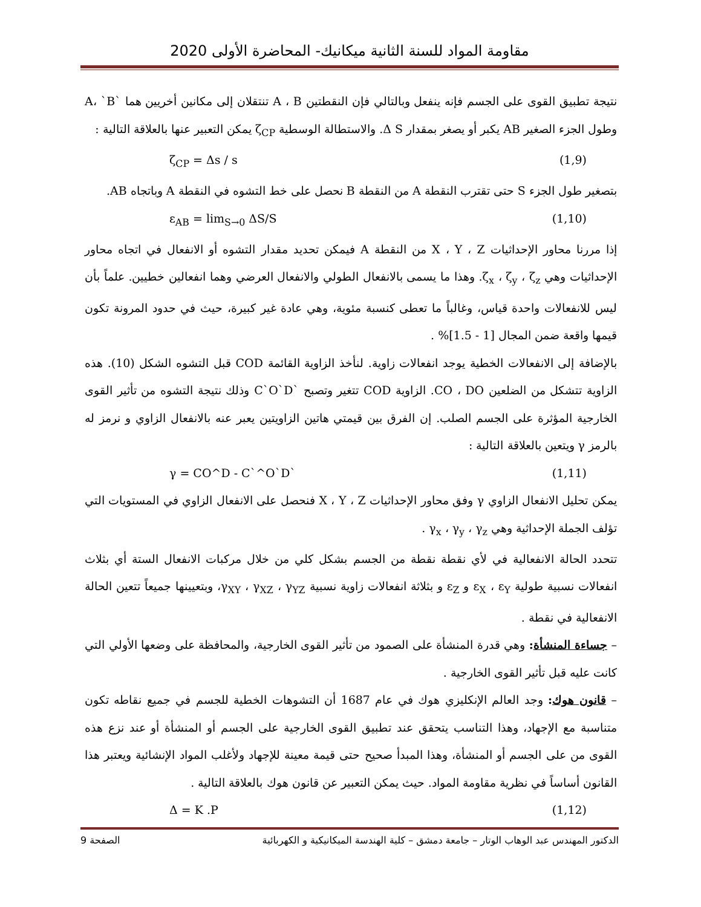مقاومة المواد للسنة الثانية ميكانيك- المحاضرة الأولى 2020
نتيجة تطبيق القوى على الجسم فإنه ينفعل وبالتالي فإن النقطتين A ، B تنتقلان إلى مكانين أخريين هما `A، `B وطول الجزء الصغير AB يكبر أو يصغر بمقدار Δ S. والاستطالة الوسطية ζ<sub>CP</sub> يمكن التعبير عنها بالعلاقة التالية :
ζ<sub>CP</sub> = Δs / s (1,9)
بتصغير طول الجزء S حتى تقترب النقطة A من النقطة B نحصل على خط التشوه في النقطة A وباتجاه AB.
ε<sub>AB</sub> = lim<sub>S→0</sub> ΔS/S (1,10)
إذا مررنا محاور الإحداثيات X ، Y ، Z من النقطة A فيمكن تحديد مقدار التشوه أو الانفعال في اتجاه محاور الإحداثيات وهي ζ<sub>x</sub> ، ζ<sub>y</sub> ، ζ<sub>z</sub>. وهذا ما يسمى بالانفعال الطولي والانفعال العرضي وهما انفعالين خطيين. علماً بأن ليس للانفعالات واحدة قياس، وغالباً ما تعطى كنسبة مئوية، وهي عادة غير كبيرة، حيث في حدود المرونة تكون قيمها واقعة ضمن المجال [1 - 1.5]% .
بالإضافة إلى الانفعالات الخطية يوجد انفعالات زاوية. لنأخذ الزاوية القائمة COD قبل التشوه الشكل (10). هذه الزاوية تتشكل من الضلعين CO ، DO. الزاوية COD تتغير وتصبح `C`O`D وذلك نتيجة التشوه من تأثير القوى الخارجية المؤثرة على الجسم الصلب. إن الفرق بين قيمتي هاتين الزاويتين يعبر عنه بالانفعال الزاوي و نرمز له بالرمز γ ويتعين بالعلاقة التالية :
γ = CO^D - C`^O`D` (1,11)
يمكن تحليل الانفعال الزاوي γ وفق محاور الإحداثيات X ، Y ، Z فنحصل على الانفعال الزاوي في المستويات التي تؤلف الجملة الإحداثية وهي γ<sub>x</sub> ، γ<sub>y</sub> ، γ<sub>z</sub> .
تتحدد الحالة الانفعالية في لأي نقطة نقطة من الجسم بشكل كلي من خلال مركبات الانفعال الستة أي بثلاث انفعالات نسبية طولية ε<sub>X</sub> ، ε<sub>Y</sub> و ε<sub>Z</sub> و بثلاثة انفعالات زاوية نسبية γ<sub>XY</sub> ، γ<sub>XZ</sub> ، γ<sub>YZ</sub>، وبتعيينها جميعاً تتعين الحالة الانفعالية في نقطة .
– جساءة المنشأة: وهي قدرة المنشأة على الصمود من تأثير القوى الخارجية، والمحافظة على وضعها الأولي التي كانت عليه قبل تأثير القوى الخارجية .
– قانون هوك: وجد العالم الإنكليزي هوك في عام 1687 أن التشوهات الخطية للجسم في جميع نقاطه تكون متناسبة مع الإجهاد، وهذا التناسب يتحقق عند تطبيق القوى الخارجية على الجسم أو المنشأة أو عند نزع هذه القوى من على الجسم أو المنشأة، وهذا المبدأ صحيح حتى قيمة معينة للإجهاد ولأغلب المواد الإنشائية ويعتبر هذا القانون أساساً في نظرية مقاومة المواد. حيث يمكن التعبير عن قانون هوك بالعلاقة التالية .
Δ = K .P (1,12)
الدكتور المهندس عبد الوهاب الوتار – جامعة دمشق – كلية الهندسة الميكانيكية و الكهربائية الصفحة 9